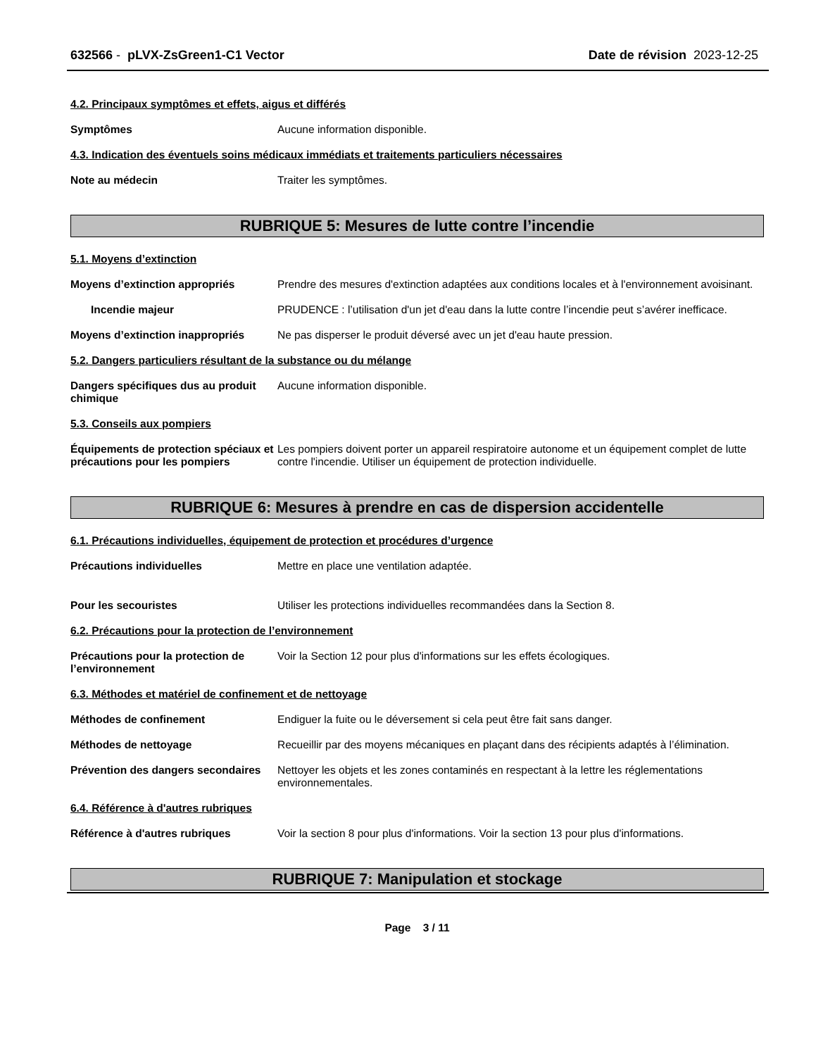632566 - pLVX-ZsGreen1-C1 Vector Date de révision 2023-12-25
4.2. Principaux symptômes et effets, aigus et différés
Symptômes Aucune information disponible.
4.3. Indication des éventuels soins médicaux immédiats et traitements particuliers nécessaires
Note au médecin Traiter les symptômes.
RUBRIQUE 5: Mesures de lutte contre l’incendie
5.1. Moyens d’extinction
Moyens d’extinction appropriés Prendre des mesures d'extinction adaptées aux conditions locales et à l'environnement avoisinant.
Incendie majeur PRUDENCE : l’utilisation d'un jet d'eau dans la lutte contre l’incendie peut s’avérer inefficace.
Moyens d’extinction inappropriés
Ne pas disperser le produit déversé avec un jet d'eau haute pression.
5.2. Dangers particuliers résultant de la substance ou du mélange
Dangers spécifiques dus au produit chimique
Aucune information disponible.
5.3. Conseils aux pompiers
Équipements de protection spéciaux et précautions pour les pompiers
Les pompiers doivent porter un appareil respiratoire autonome et un équipement complet de lutte contre l'incendie. Utiliser un équipement de protection individuelle.
RUBRIQUE 6: Mesures à prendre en cas de dispersion accidentelle
6.1. Précautions individuelles, équipement de protection et procédures d’urgence
Précautions individuelles Mettre en place une ventilation adaptée.
Pour les secouristes Utiliser les protections individuelles recommandées dans la Section 8.
6.2. Précautions pour la protection de l’environnement
Précautions pour la protection de l’environnement
Voir la Section 12 pour plus d'informations sur les effets écologiques.
6.3. Méthodes et matériel de confinement et de nettoyage
Méthodes de confinement Endiguer la fuite ou le déversement si cela peut être fait sans danger.
Méthodes de nettoyage Recueillir par des moyens mécaniques en plaçant dans des récipients adaptés à l’élimination.
Prévention des dangers secondaires
Nettoyer les objets et les zones contaminés en respectant à la lettre les réglementations environnementales.
6.4. Référence à d'autres rubriques
Référence à d'autres rubriques Voir la section 8 pour plus d'informations. Voir la section 13 pour plus d'informations.
RUBRIQUE 7: Manipulation et stockage
Page 3 / 11